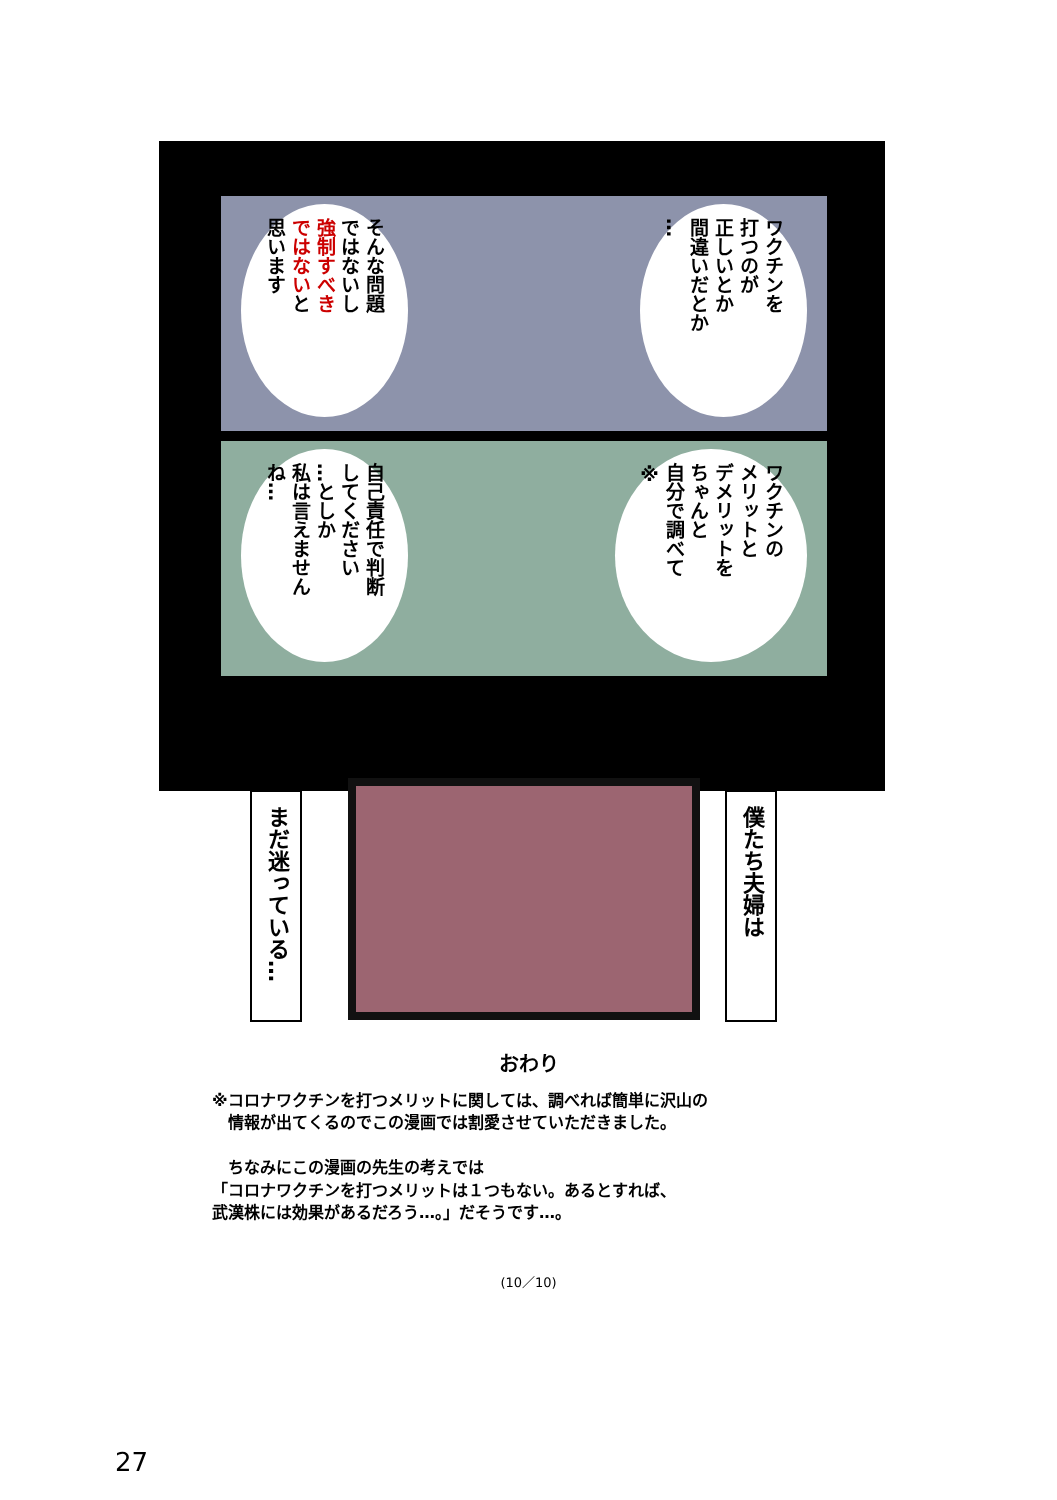そんな問題
ではないし
強制すべき
ではないと
思います
ワクチンを
打つのが
正しいとか
間違いだとか
…
自己責任で判断
してください
…としか
私は言えません
ね…
ワクチンの
メリットと
デメリットを
ちゃんと
自分で調べて
※
まだ迷っている…
僕たち夫婦は
おわり
※コロナワクチンを打つメリットに関しては、調べれば簡単に沢山の
　情報が出てくるのでこの漫画では割愛させていただきました。
　ちなみにこの漫画の先生の考えでは
「コロナワクチンを打つメリットは１つもない。あるとすれば、
武漢株には効果があるだろう…。」だそうです…。
(10／10)
27